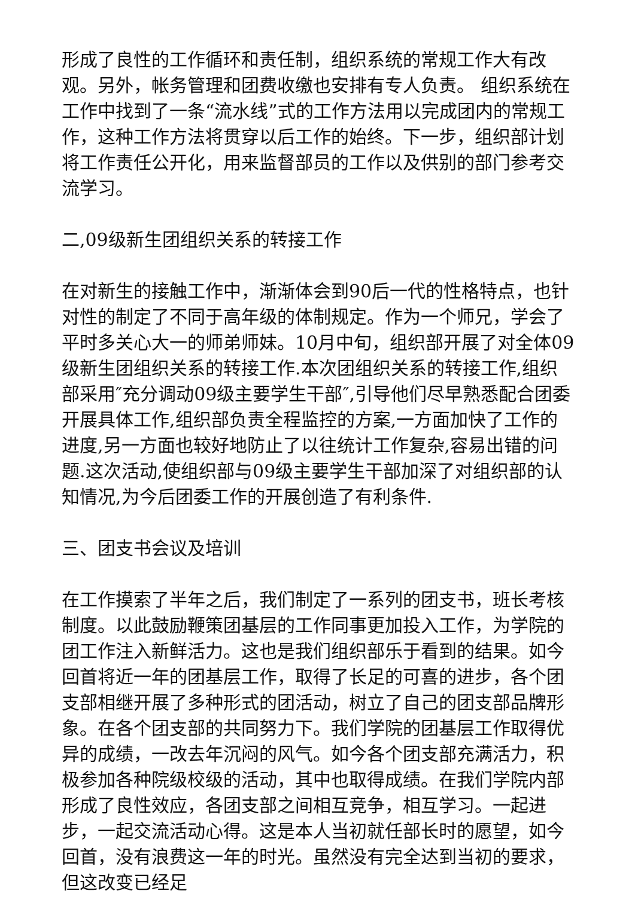形成了良性的工作循环和责任制，组织系统的常规工作大有改观。另外，帐务管理和团费收缴也安排有专人负责。 组织系统在工作中找到了一条“流水线”式的工作方法用以完成团内的常规工作，这种工作方法将贯穿以后工作的始终。下一步，组织部计划将工作责任公开化，用来监督部员的工作以及供别的部门参考交流学习。
二,09级新生团组织关系的转接工作
在对新生的接触工作中，渐渐体会到90后一代的性格特点，也针对性的制定了不同于高年级的体制规定。作为一个师兄，学会了平时多关心大一的师弟师妹。10月中旬，组织部开展了对全体09级新生团组织关系的转接工作.本次团组织关系的转接工作,组织部采用″充分调动09级主要学生干部″,引导他们尽早熟悉配合团委开展具体工作,组织部负责全程监控的方案,一方面加快了工作的进度,另一方面也较好地防止了以往统计工作复杂,容易出错的问题.这次活动,使组织部与09级主要学生干部加深了对组织部的认知情况,为今后团委工作的开展创造了有利条件.
三、团支书会议及培训
在工作摸索了半年之后，我们制定了一系列的团支书，班长考核制度。以此鼓励鞭策团基层的工作同事更加投入工作，为学院的团工作注入新鲜活力。这也是我们组织部乐于看到的结果。如今回首将近一年的团基层工作，取得了长足的可喜的进步，各个团支部相继开展了多种形式的团活动，树立了自己的团支部品牌形象。在各个团支部的共同努力下。我们学院的团基层工作取得优异的成绩，一改去年沉闷的风气。如今各个团支部充满活力，积极参加各种院级校级的活动，其中也取得成绩。在我们学院内部形成了良性效应，各团支部之间相互竞争，相互学习。一起进步，一起交流活动心得。这是本人当初就任部长时的愿望，如今回首，没有浪费这一年的时光。虽然没有完全达到当初的要求，但这改变已经足